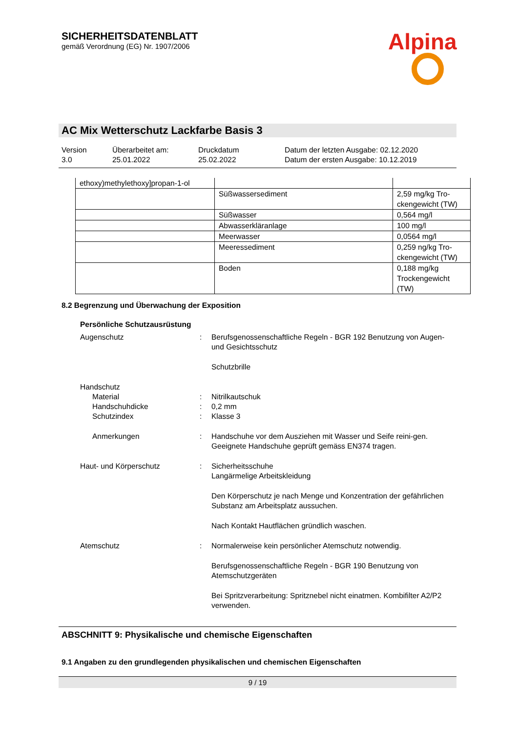SICHERHEITSDATENBLATT
gemäß Verordnung (EG) Nr. 1907/2006
Alpina
AC Mix Wetterschutz Lackfarbe Basis 3
Version
3.0
Überarbeitet am:
25.01.2022
Druckdatum
25.02.2022
Datum der letzten Ausgabe: 02.12.2020
Datum der ersten Ausgabe: 10.12.2019
| ethoxy)methylethoxy]propan-1-ol | | |
| | Süßwassersediment | 2,59 mg/kg Tro-ckengewicht (TW) |
| | Süßwasser | 0,564 mg/l |
| | Abwasserkläranlage | 100 mg/l |
| | Meerwasser | 0,0564 mg/l |
| | Meeressediment | 0,259 ng/kg Tro-ckengewicht (TW) |
| | Boden | 0,188 mg/kg Trockengewicht (TW) |
8.2 Begrenzung und Überwachung der Exposition
Persönliche Schutzausrüstung
Augenschutz : Berufsgenossenschaftliche Regeln - BGR 192 Benutzung von Augen- und Gesichtsschutz
Schutzbrille
Handschutz
Material : Nitrilkautschuk
Handschuhdicke : 0,2 mm
Schutzindex : Klasse 3
Anmerkungen : Handschuhe vor dem Ausziehen mit Wasser und Seife reini-gen. Geeignete Handschuhe geprüft gemäss EN374 tragen.
Haut- und Körperschutz : Sicherheitsschuhe
Langärmelige Arbeitskleidung
Den Körperschutz je nach Menge und Konzentration der gefährlichen Substanz am Arbeitsplatz aussuchen.
Nach Kontakt Hautflächen gründlich waschen.
Atemschutz : Normalerweise kein persönlicher Atemschutz notwendig.
Berufsgenossenschaftliche Regeln - BGR 190 Benutzung von Atemschutzgeräten
Bei Spritzverarbeitung: Spritznebel nicht einatmen. Kombifilter A2/P2 verwenden.
ABSCHNITT 9: Physikalische und chemische Eigenschaften
9.1 Angaben zu den grundlegenden physikalischen und chemischen Eigenschaften
9 / 19